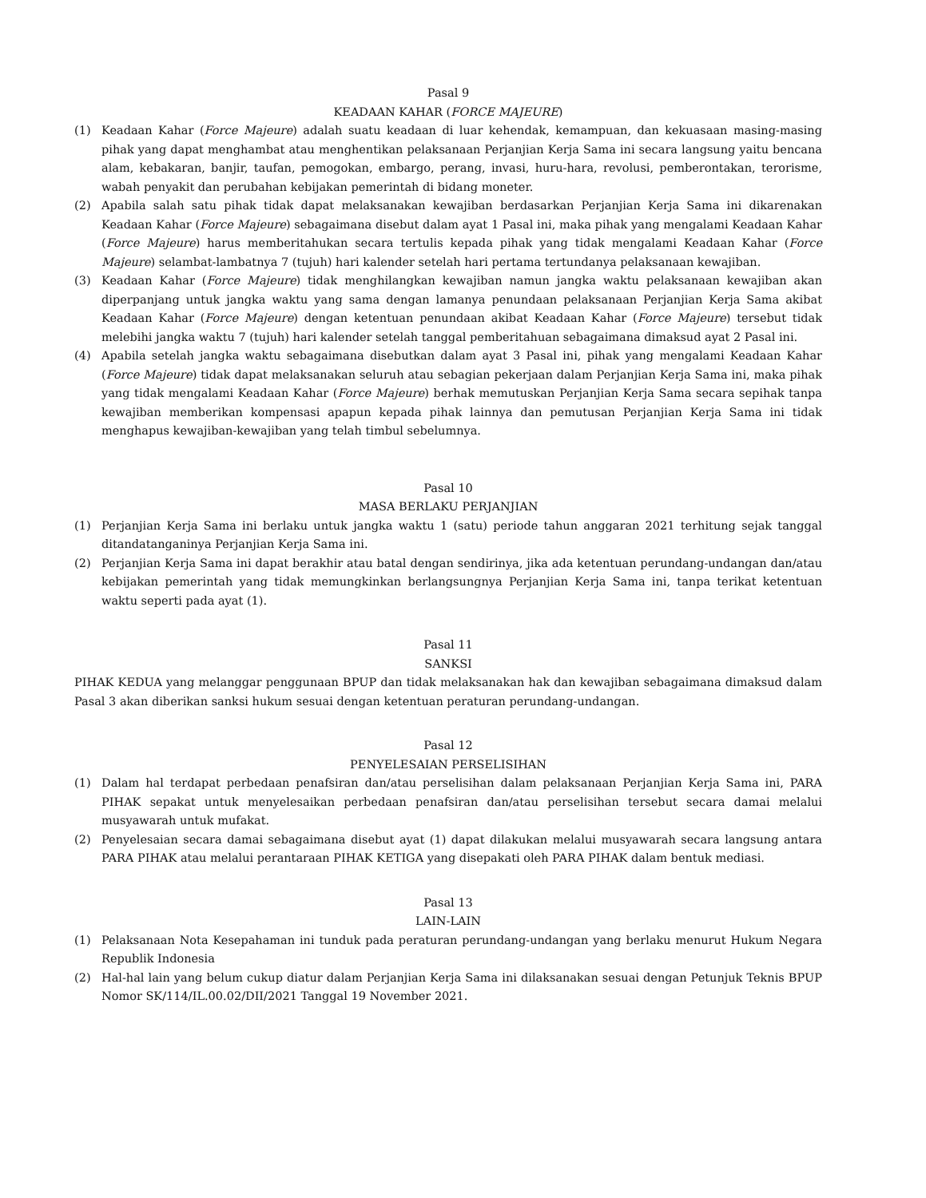Pasal 9
KEADAAN KAHAR (FORCE MAJEURE)
(1) Keadaan Kahar (Force Majeure) adalah suatu keadaan di luar kehendak, kemampuan, dan kekuasaan masing-masing pihak yang dapat menghambat atau menghentikan pelaksanaan Perjanjian Kerja Sama ini secara langsung yaitu bencana alam, kebakaran, banjir, taufan, pemogokan, embargo, perang, invasi, huru-hara, revolusi, pemberontakan, terorisme, wabah penyakit dan perubahan kebijakan pemerintah di bidang moneter.
(2) Apabila salah satu pihak tidak dapat melaksanakan kewajiban berdasarkan Perjanjian Kerja Sama ini dikarenakan Keadaan Kahar (Force Majeure) sebagaimana disebut dalam ayat 1 Pasal ini, maka pihak yang mengalami Keadaan Kahar (Force Majeure) harus memberitahukan secara tertulis kepada pihak yang tidak mengalami Keadaan Kahar (Force Majeure) selambat-lambatnya 7 (tujuh) hari kalender setelah hari pertama tertundanya pelaksanaan kewajiban.
(3) Keadaan Kahar (Force Majeure) tidak menghilangkan kewajiban namun jangka waktu pelaksanaan kewajiban akan diperpanjang untuk jangka waktu yang sama dengan lamanya penundaan pelaksanaan Perjanjian Kerja Sama akibat Keadaan Kahar (Force Majeure) dengan ketentuan penundaan akibat Keadaan Kahar (Force Majeure) tersebut tidak melebihi jangka waktu 7 (tujuh) hari kalender setelah tanggal pemberitahuan sebagaimana dimaksud ayat 2 Pasal ini.
(4) Apabila setelah jangka waktu sebagaimana disebutkan dalam ayat 3 Pasal ini, pihak yang mengalami Keadaan Kahar (Force Majeure) tidak dapat melaksanakan seluruh atau sebagian pekerjaan dalam Perjanjian Kerja Sama ini, maka pihak yang tidak mengalami Keadaan Kahar (Force Majeure) berhak memutuskan Perjanjian Kerja Sama secara sepihak tanpa kewajiban memberikan kompensasi apapun kepada pihak lainnya dan pemutusan Perjanjian Kerja Sama ini tidak menghapus kewajiban-kewajiban yang telah timbul sebelumnya.
Pasal 10
MASA BERLAKU PERJANJIAN
(1) Perjanjian Kerja Sama ini berlaku untuk jangka waktu 1 (satu) periode tahun anggaran 2021 terhitung sejak tanggal ditandatanganinya Perjanjian Kerja Sama ini.
(2) Perjanjian Kerja Sama ini dapat berakhir atau batal dengan sendirinya, jika ada ketentuan perundang-undangan dan/atau kebijakan pemerintah yang tidak memungkinkan berlangsungnya Perjanjian Kerja Sama ini, tanpa terikat ketentuan waktu seperti pada ayat (1).
Pasal 11
SANKSI
PIHAK KEDUA yang melanggar penggunaan BPUP dan tidak melaksanakan hak dan kewajiban sebagaimana dimaksud dalam Pasal 3 akan diberikan sanksi hukum sesuai dengan ketentuan peraturan perundang-undangan.
Pasal 12
PENYELESAIAN PERSELISIHAN
(1) Dalam hal terdapat perbedaan penafsiran dan/atau perselisihan dalam pelaksanaan Perjanjian Kerja Sama ini, PARA PIHAK sepakat untuk menyelesaikan perbedaan penafsiran dan/atau perselisihan tersebut secara damai melalui musyawarah untuk mufakat.
(2) Penyelesaian secara damai sebagaimana disebut ayat (1) dapat dilakukan melalui musyawarah secara langsung antara PARA PIHAK atau melalui perantaraan PIHAK KETIGA yang disepakati oleh PARA PIHAK dalam bentuk mediasi.
Pasal 13
LAIN-LAIN
(1) Pelaksanaan Nota Kesepahaman ini tunduk pada peraturan perundang-undangan yang berlaku menurut Hukum Negara Republik Indonesia
(2) Hal-hal lain yang belum cukup diatur dalam Perjanjian Kerja Sama ini dilaksanakan sesuai dengan Petunjuk Teknis BPUP Nomor SK/114/IL.00.02/DII/2021 Tanggal 19 November 2021.